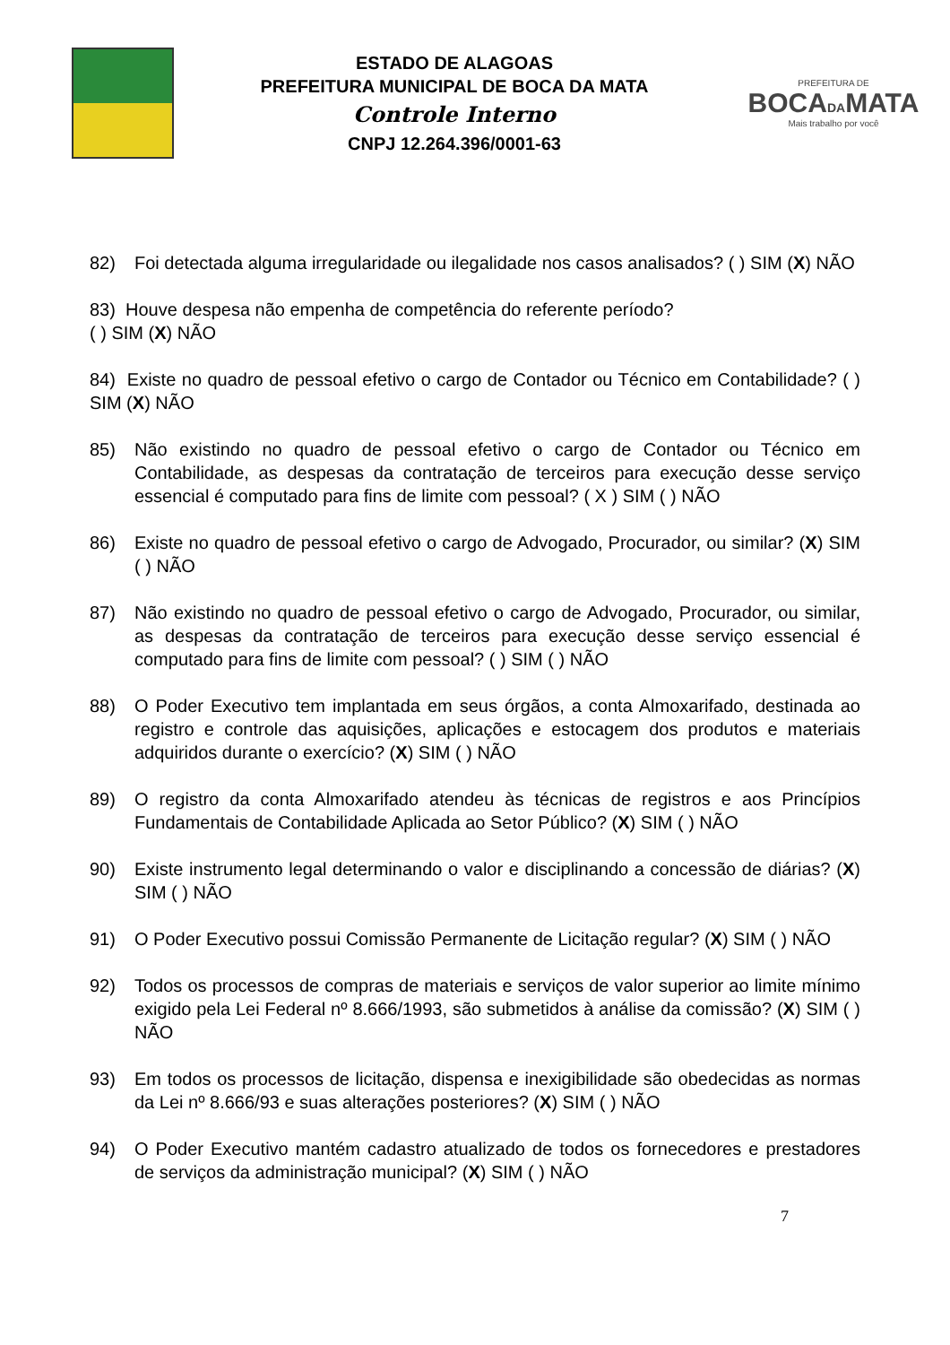ESTADO DE ALAGOAS
PREFEITURA MUNICIPAL DE BOCA DA MATA
Controle Interno
CNPJ 12.264.396/0001-63
PREFEITURA DE
BOCADAMATA
Mais trabalho por você
82) Foi detectada alguma irregularidade ou ilegalidade nos casos analisados? ( ) SIM (X) NÃO
83) Houve despesa não empenha de competência do referente período?
( ) SIM (X) NÃO
84) Existe no quadro de pessoal efetivo o cargo de Contador ou Técnico em Contabilidade? ( ) SIM (X) NÃO
85) Não existindo no quadro de pessoal efetivo o cargo de Contador ou Técnico em Contabilidade, as despesas da contratação de terceiros para execução desse serviço essencial é computado para fins de limite com pessoal? ( X ) SIM ( ) NÃO
86) Existe no quadro de pessoal efetivo o cargo de Advogado, Procurador, ou similar? (X) SIM ( ) NÃO
87) Não existindo no quadro de pessoal efetivo o cargo de Advogado, Procurador, ou similar, as despesas da contratação de terceiros para execução desse serviço essencial é computado para fins de limite com pessoal? ( ) SIM ( ) NÃO
88) O Poder Executivo tem implantada em seus órgãos, a conta Almoxarifado, destinada ao registro e controle das aquisições, aplicações e estocagem dos produtos e materiais adquiridos durante o exercício? (X) SIM ( ) NÃO
89) O registro da conta Almoxarifado atendeu às técnicas de registros e aos Princípios Fundamentais de Contabilidade Aplicada ao Setor Público? (X) SIM ( ) NÃO
90) Existe instrumento legal determinando o valor e disciplinando a concessão de diárias? (X) SIM ( ) NÃO
91) O Poder Executivo possui Comissão Permanente de Licitação regular? (X) SIM ( ) NÃO
92) Todos os processos de compras de materiais e serviços de valor superior ao limite mínimo exigido pela Lei Federal nº 8.666/1993, são submetidos à análise da comissão? (X) SIM ( ) NÃO
93) Em todos os processos de licitação, dispensa e inexigibilidade são obedecidas as normas da Lei nº 8.666/93 e suas alterações posteriores? (X) SIM ( ) NÃO
94) O Poder Executivo mantém cadastro atualizado de todos os fornecedores e prestadores de serviços da administração municipal? (X) SIM ( ) NÃO
7